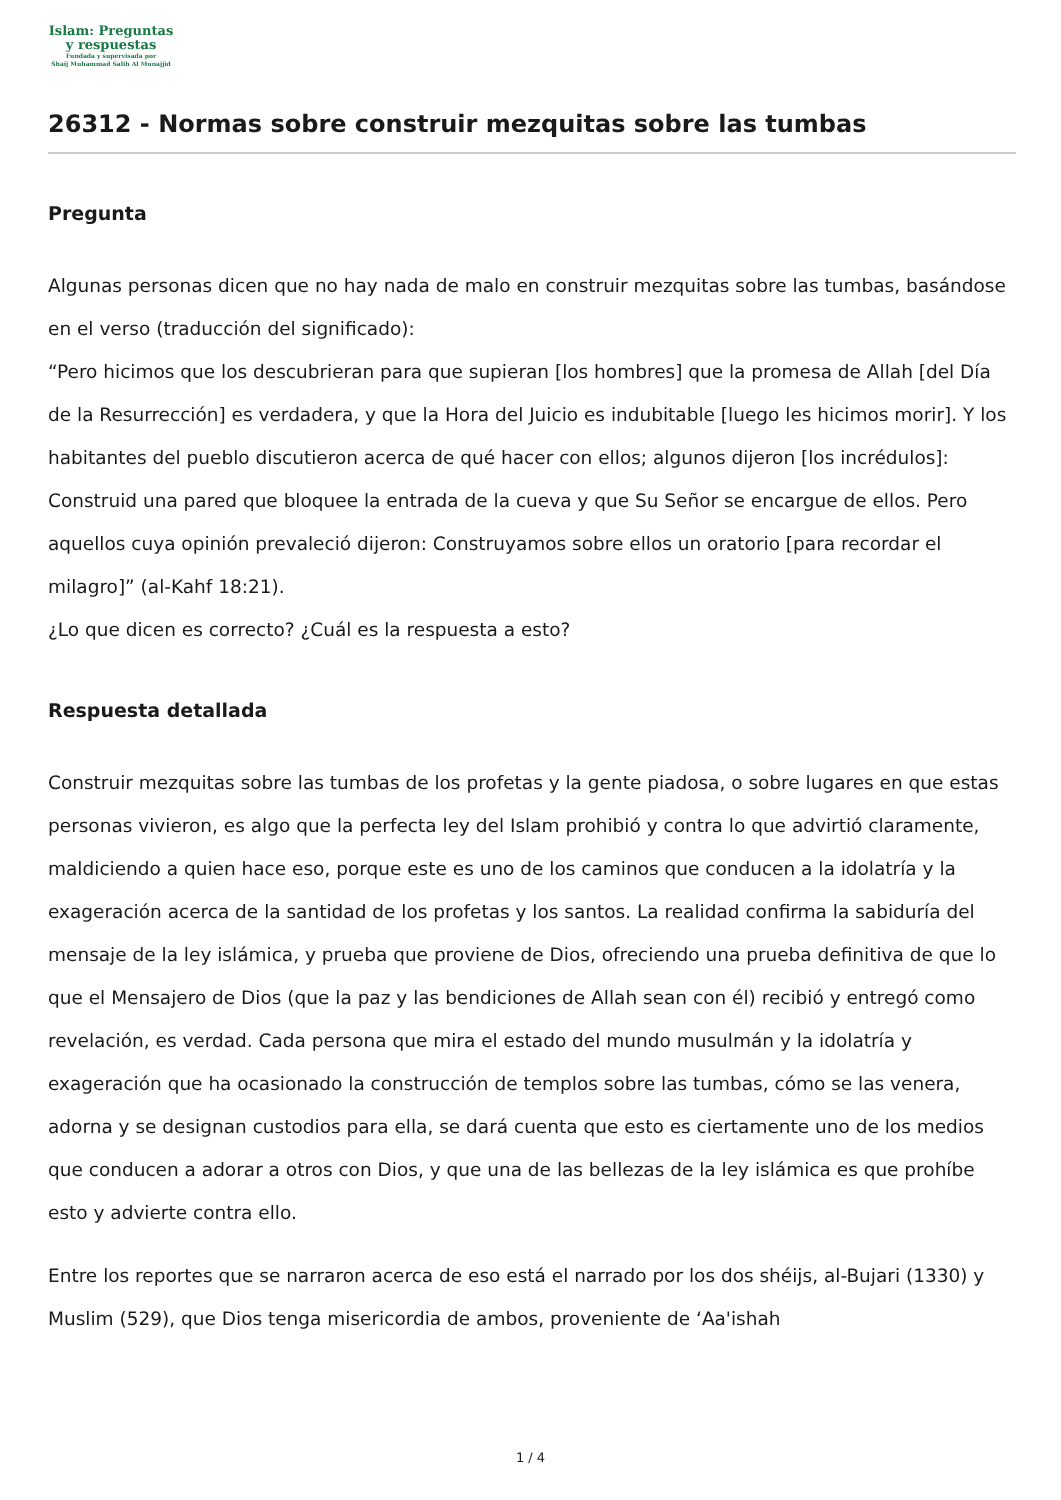Islam: Preguntas
y respuestas
Fundada y supervisada por
Shaij Muhammad Salih Al Munajjid
26312 - Normas sobre construir mezquitas sobre las tumbas
Pregunta
Algunas personas dicen que no hay nada de malo en construir mezquitas sobre las tumbas, basándose en el verso (traducción del significado):
“Pero hicimos que los descubrieran para que supieran [los hombres] que la promesa de Allah [del Día de la Resurrección] es verdadera, y que la Hora del Juicio es indubitable [luego les hicimos morir]. Y los habitantes del pueblo discutieron acerca de qué hacer con ellos; algunos dijeron [los incrédulos]: Construid una pared que bloquee la entrada de la cueva y que Su Señor se encargue de ellos. Pero aquellos cuya opinión prevaleció dijeron: Construyamos sobre ellos un oratorio [para recordar el milagro]” (al-Kahf 18:21).
¿Lo que dicen es correcto? ¿Cuál es la respuesta a esto?
Respuesta detallada
Construir mezquitas sobre las tumbas de los profetas y la gente piadosa, o sobre lugares en que estas personas vivieron, es algo que la perfecta ley del Islam prohibió y contra lo que advirtió claramente, maldiciendo a quien hace eso, porque este es uno de los caminos que conducen a la idolatría y la exageración acerca de la santidad de los profetas y los santos. La realidad confirma la sabiduría del mensaje de la ley islámica, y prueba que proviene de Dios, ofreciendo una prueba definitiva de que lo que el Mensajero de Dios (que la paz y las bendiciones de Allah sean con él) recibió y entregó como revelación, es verdad. Cada persona que mira el estado del mundo musulmán y la idolatría y exageración que ha ocasionado la construcción de templos sobre las tumbas, cómo se las venera, adorna y se designan custodios para ella, se dará cuenta que esto es ciertamente uno de los medios que conducen a adorar a otros con Dios, y que una de las bellezas de la ley islámica es que prohíbe esto y advierte contra ello.
Entre los reportes que se narraron acerca de eso está el narrado por los dos shéijs, al-Bujari (1330) y Muslim (529), que Dios tenga misericordia de ambos, proveniente de ‘Aa'ishah
1 / 4